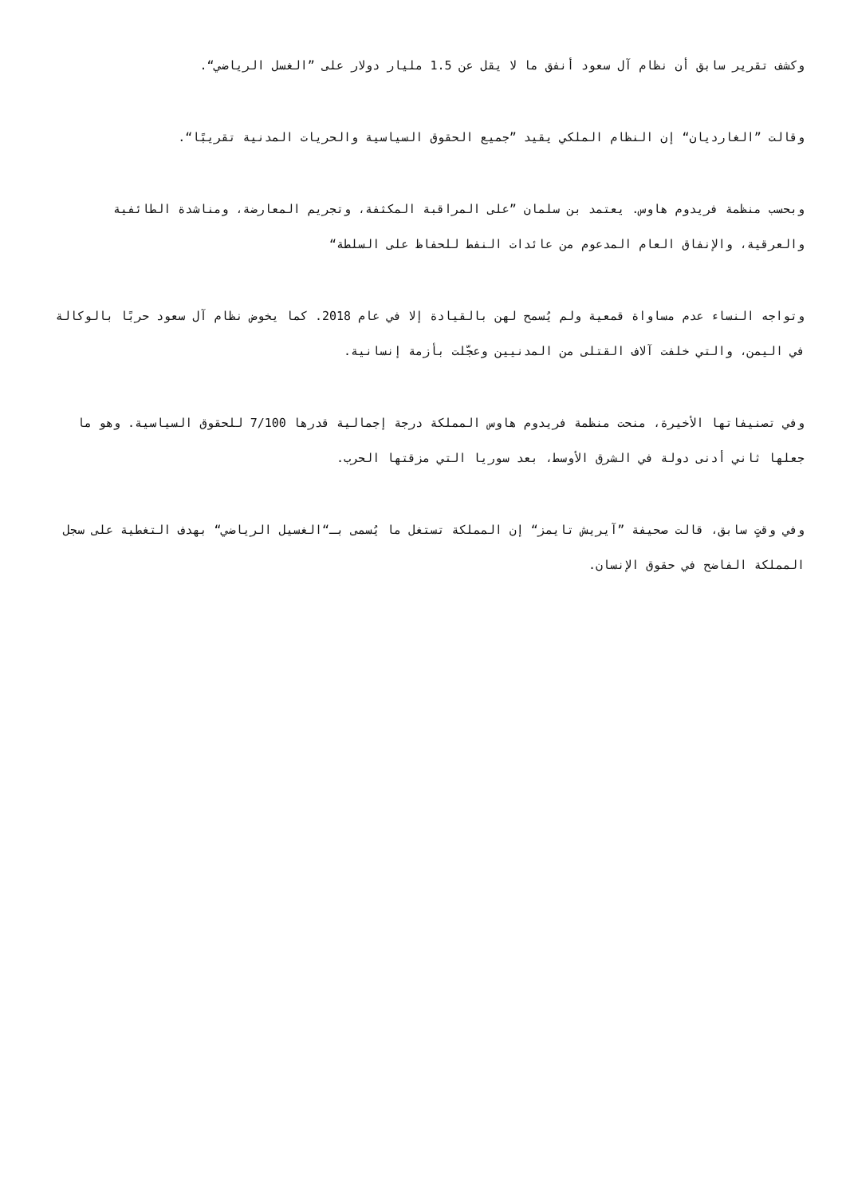وكشف تقرير سابق أن نظام آل سعود أنفق ما لا يقل عن 1.5 مليار دولار على ”الغسل الرياضي“.
وقالت ”الغارديان“ إن النظام الملكي يقيد ”جميع الحقوق السياسية والحريات المدنية تقريبًا“.
وبحسب منظمة فريدوم هاوس. يعتمد بن سلمان ”على المراقبة المكثفة، وتجريم المعارضة، ومناشدة الطائفية والعرقية، والإنفاق العام المدعوم من عائدات النفط للحفاظ على السلطة“
وتواجه النساء عدم مساواة قمعية ولم يُسمح لهن بالقيادة إلا في عام 2018. كما يخوض نظام آل سعود حربًا بالوكالة في اليمن، والتي خلفت آلاف القتلى من المدنيين وعجّلت بأزمة إنسانية.
وفي تصنيفاتها الأخيرة، منحت منظمة فريدوم هاوس المملكة درجة إجمالية قدرها 7/100 للحقوق السياسية. وهو ما جعلها ثاني أدنى دولة في الشرق الأوسط، بعد سوريا التي مزقتها الحرب.
وفي وقتٍ سابق، قالت صحيفة ”آيريش تايمز“ إن المملكة تستغل ما يُسمى بـ“الغسيل الرياضي“ بهدف التغطية على سجل المملكة الفاضح في حقوق الإنسان.